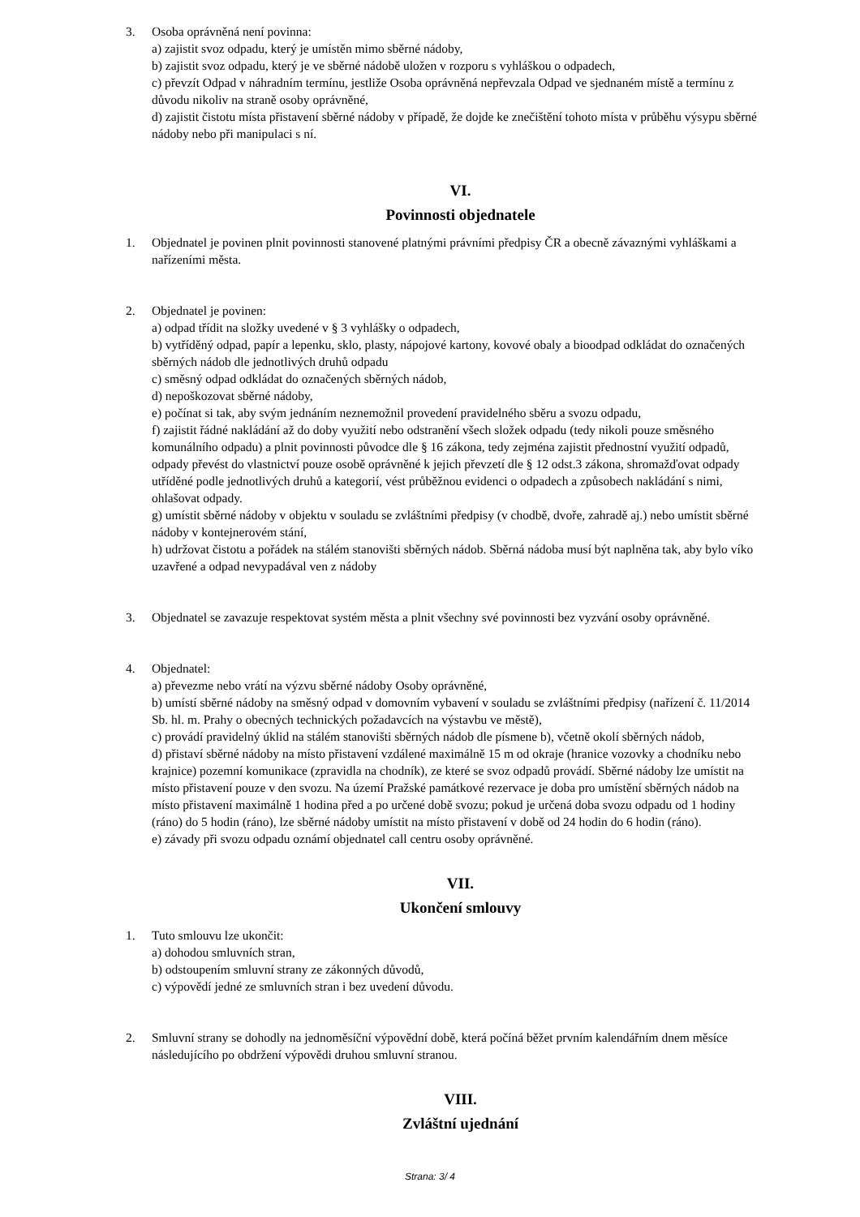3. Osoba oprávněná není povinna:
a) zajistit svoz odpadu, který je umístěn mimo sběrné nádoby,
b) zajistit svoz odpadu, který je ve sběrné nádobě uložen v rozporu s vyhláškou o odpadech,
c) převzít Odpad v náhradním termínu, jestliže Osoba oprávněná nepřevzala Odpad ve sjednaném místě a termínu z důvodu nikoliv na straně osoby oprávněné,
d) zajistit čistotu místa přistavení sběrné nádoby v případě, že dojde ke znečištění tohoto místa v průběhu výsypu sběrné nádoby nebo při manipulaci s ní.
VI.
Povinnosti objednatele
1. Objednatel je povinen plnit povinnosti stanovené platnými právními předpisy ČR a obecně závaznými vyhláškami a nařízeními města.
2. Objednatel je povinen:
a) odpad třídit na složky uvedené v § 3 vyhlášky o odpadech,
b) vytříděný odpad, papír a lepenku, sklo, plasty, nápojové kartony, kovové obaly a bioodpad odkládat do označených sběrných nádob dle jednotlivých druhů odpadu
c) směsný odpad odkládat do označených sběrných nádob,
d) nepoškozovat sběrné nádoby,
e) počínat si tak, aby svým jednáním neznemožnil provedení pravidelného sběru a svozu odpadu,
f) zajistit řádné nakládání až do doby využití nebo odstranění všech složek odpadu (tedy nikoli pouze směsného komunálního odpadu) a plnit povinnosti původce dle § 16 zákona, tedy zejména zajistit přednostní využití odpadů, odpady převést do vlastnictví pouze osobě oprávněné k jejich převzetí dle § 12 odst.3 zákona, shromažďovat odpady utříděné podle jednotlivých druhů a kategorií, vést průběžnou evidenci o odpadech a způsobech nakládání s nimi, ohlašovat odpady.
g) umístit sběrné nádoby v objektu v souladu se zvláštními předpisy (v chodbě, dvoře, zahradě aj.) nebo umístit sběrné nádoby v kontejnerovém stání,
h) udržovat čistotu a pořádek na stálém stanovišti sběrných nádob. Sběrná nádoba musí být naplněna tak, aby bylo víko uzavřené a odpad nevypadával ven z nádoby
3. Objednatel se zavazuje respektovat systém města a plnit všechny své povinnosti bez vyzvání osoby oprávněné.
4. Objednatel:
a) převezme nebo vrátí na výzvu sběrné nádoby Osoby oprávněné,
b) umístí sběrné nádoby na směsný odpad v domovním vybavení v souladu se zvláštními předpisy (nařízení č. 11/2014 Sb. hl. m. Prahy o obecných technických požadavcích na výstavbu ve městě),
c) provádí pravidelný úklid na stálém stanovišti sběrných nádob dle písmene b), včetně okolí sběrných nádob,
d) přistaví sběrné nádoby na místo přistavení vzdálené maximálně 15 m od okraje (hranice vozovky a chodníku nebo krajnice) pozemní komunikace (zpravidla na chodník), ze které se svoz odpadů provádí. Sběrné nádoby lze umístit na místo přistavení pouze v den svozu. Na území Pražské památkové rezervace je doba pro umístění sběrných nádob na místo přistavení maximálně 1 hodina před a po určené době svozu; pokud je určená doba svozu odpadu od 1 hodiny (ráno) do 5 hodin (ráno), lze sběrné nádoby umístit na místo přistavení v době od 24 hodin do 6 hodin (ráno).
e) závady při svozu odpadu oznámí objednatel call centru osoby oprávněné.
VII.
Ukončení smlouvy
1. Tuto smlouvu lze ukončit:
a) dohodou smluvních stran,
b) odstoupením smluvní strany ze zákonných důvodů,
c) výpovědí jedné ze smluvních stran i bez uvedení důvodu.
2. Smluvní strany se dohodly na jednoměsíční výpovědní době, která počíná běžet prvním kalendářním dnem měsíce následujícího po obdržení výpovědi druhou smluvní stranou.
VIII.
Zvláštní ujednání
Strana: 3/ 4